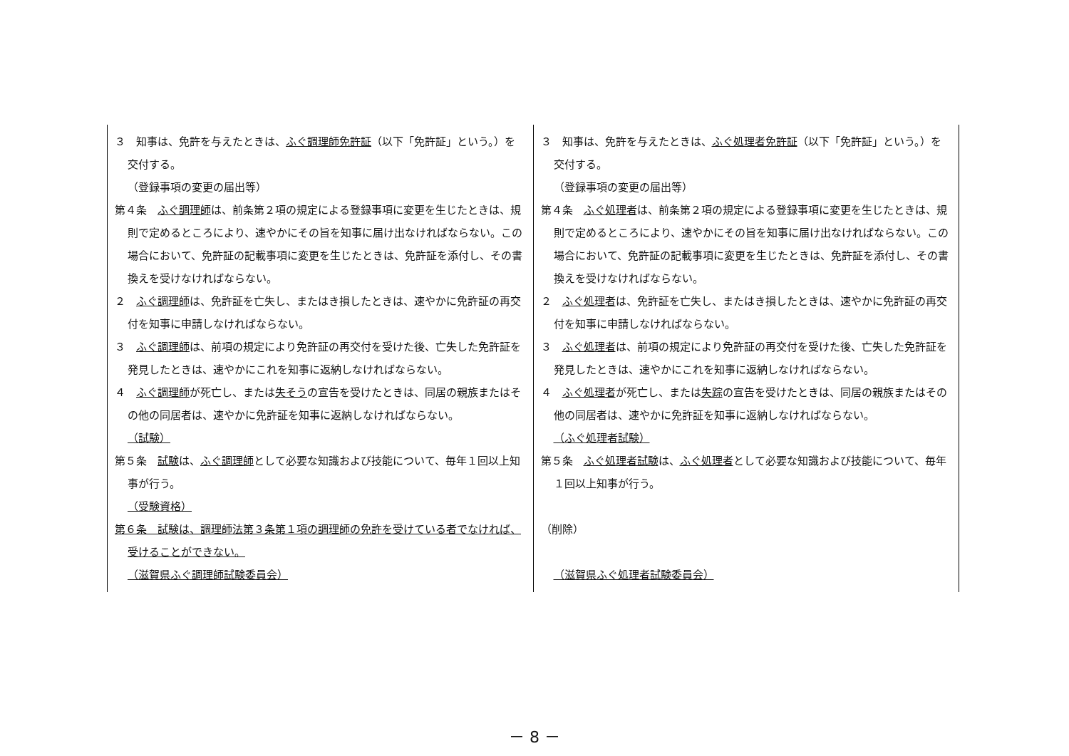| ３ 知事は、免許を与えたときは、 ふぐ調理師免許証 （以下「免許証」という。）を交付する。 （登録事項の変更の届出等） 第４条 ふぐ調理師 は、前条第２項の規定による登録事項に変更を生じたときは、規則で定めるところにより、速やかにその旨を知事に届け出なければならない。この場合において、免許証の記載事項に変更を生じたときは、免許証を添付し、その書換えを受けなければならない。 ２ ふぐ調理師 は、免許証を亡失し、またはき損したときは、速やかに免許証の再交付を知事に申請しなければならない。 ３ ふぐ調理師 は、前項の規定により免許証の再交付を受けた後、亡失した免許証を発見したときは、速やかにこれを知事に返納しなければならない。 ４ ふぐ調理師 が死亡し、または 失そう の宣告を受けたときは、同居の親族またはその他の同居者は、速やかに免許証を知事に返納しなければならない。 （試験） 第５条 試験 は、 ふぐ調理師 として必要な知識および技能について、毎年１回以上知事が行う。 （受験資格） 第６条 試験は、調理師法第３条第１項の調理師の免許を受けている者でなければ、受けることができない。 （滋賀県ふぐ調理師試験委員会） | ３ 知事は、免許を与えたときは、 ふぐ処理者免許証 （以下「免許証」という。）を交付する。 （登録事項の変更の届出等） 第４条 ふぐ処理者 は、前条第２項の規定による登録事項に変更を生じたときは、規則で定めるところにより、速やかにその旨を知事に届け出なければならない。この場合において、免許証の記載事項に変更を生じたときは、免許証を添付し、その書換えを受けなければならない。 ２ ふぐ処理者 は、免許証を亡失し、またはき損したときは、速やかに免許証の再交付を知事に申請しなければならない。 ３ ふぐ処理者 は、前項の規定により免許証の再交付を受けた後、亡失した免許証を発見したときは、速やかにこれを知事に返納しなければならない。 ４ ふぐ処理者 が死亡し、または 失踪 の宣告を受けたときは、同居の親族またはその他の同居者は、速やかに免許証を知事に返納しなければならない。 （ふぐ処理者試験） 第５条 ふぐ処理者試験 は、 ふぐ処理者 として必要な知識および技能について、毎年１回以上知事が行う。 （削除） （滋賀県ふぐ処理者試験委員会） |
－ 8 －